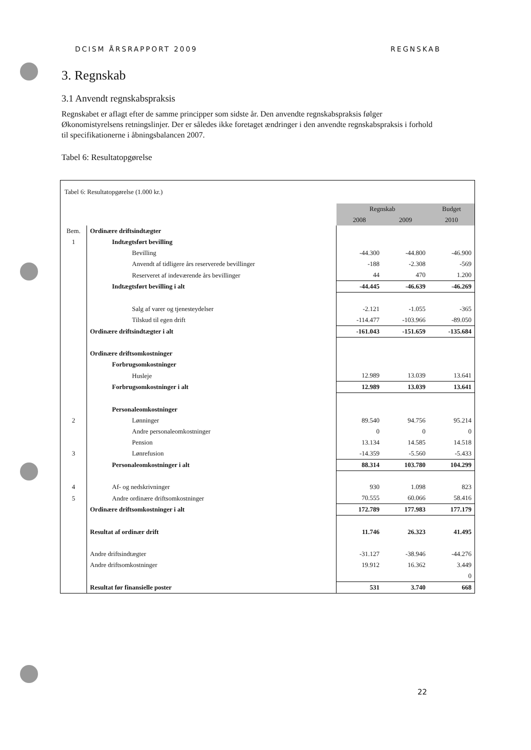DCISM ÅRSRAPPORT 2009 REGNSKAB
3. Regnskab
3.1 Anvendt regnskabspraksis
Regnskabet er aflagt efter de samme principper som sidste år. Den anvendte regnskabspraksis følger Økonomistyrelsens retningslinjer. Der er således ikke foretaget ændringer i den anvendte regnskabspraksis i forhold til specifikationerne i åbningsbalancen 2007.
Tabel 6: Resultatopgørelse
| Tabel 6: Resultatopgørelse (1.000 kr.) | | | | |
| | | Regnskab | | Budget |
| | | 2008 | 2009 | 2010 |
| Bem. | Ordinære driftsindtægter | | | |
| 1 | Indtægtsført bevilling | | | |
| | Bevilling | -44.300 | -44.800 | -46.900 |
| | Anvendt af tidligere års reserverede bevillinger | -188 | -2.308 | -569 |
| | Reserveret af indeværende års bevillinger | 44 | 470 | 1.200 |
| | Indtægtsført bevilling i alt | -44.445 | -46.639 | -46.269 |
| | Salg af varer og tjenesteydelser | -2.121 | -1.055 | -365 |
| | Tilskud til egen drift | -114.477 | -103.966 | -89.050 |
| | Ordinære driftsindtægter i alt | -161.043 | -151.659 | -135.684 |
| | Ordinære driftsomkostninger | | | |
| | Forbrugsomkostninger | | | |
| | Husleje | 12.989 | 13.039 | 13.641 |
| | Forbrugsomkostninger i alt | 12.989 | 13.039 | 13.641 |
| | Personaleomkostninger | | | |
| 2 | Lønninger | 89.540 | 94.756 | 95.214 |
| | Andre personaleomkostninger | 0 | 0 | 0 |
| | Pension | 13.134 | 14.585 | 14.518 |
| 3 | Lønrefusion | -14.359 | -5.560 | -5.433 |
| | Personaleomkostninger i alt | 88.314 | 103.780 | 104.299 |
| 4 | Af- og nedskrivninger | 930 | 1.098 | 823 |
| 5 | Andre ordinære driftsomkostninger | 70.555 | 60.066 | 58.416 |
| | Ordinære driftsomkostninger i alt | 172.789 | 177.983 | 177.179 |
| | Resultat af ordinær drift | 11.746 | 26.323 | 41.495 |
| | Andre driftsindtægter | -31.127 | -38.946 | -44.276 |
| | Andre driftsomkostninger | 19.912 | 16.362 | 3.449 |
| | | | | 0 |
| | Resultat før finansielle poster | 531 | 3.740 | 668 |
22